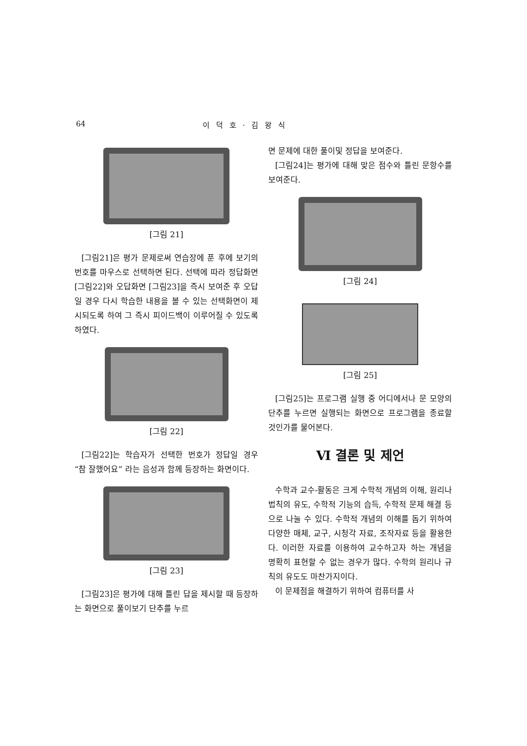64 이 덕 호 · 김 왕 식
[그림 21]
[그림21]은 평가 문제로써 연습장에 푼 후에 보기의 번호를 마우스로 선택하면 된다. 선택에 따라 정답화면 [그림22]와 오답화면 [그림23]을 즉시 보여준 후 오답일 경우 다시 학습한 내용을 볼 수 있는 선택화면이 제시되도록 하여 그 즉시 피이드백이 이루어질 수 있도록 하였다.
[그림 22]
[그림22]는 학습자가 선택한 번호가 정답일 경우 “참 잘했어요” 라는 음성과 함께 등장하는 화면이다.
[그림 23]
[그림23]은 평가에 대해 틀린 답을 제시할 때 등장하는 화면으로 풀이보기 단추를 누르
면 문제에 대한 풀이및 정답을 보여준다.
[그림24]는 평가에 대해 맞은 점수와 틀린 문항수를 보여준다.
[그림 24]
[그림 25]
[그림25]는 프로그램 실행 중 어디에서나 문 모양의 단추를 누르면 실행되는 화면으로 프로그램을 종료할 것인가를 물어본다.
Ⅵ 결론 및 제언
수학과 교수-활동은 크게 수학적 개념의 이해, 원리나 법칙의 유도, 수학적 기능의 습득, 수학적 문제 해결 등으로 나눌 수 있다. 수학적 개념의 이해를 돕기 위하여 다양한 매체, 교구, 시청각 자료, 조작자료 등을 활용한다. 이러한 자료를 이용하여 교수하고자 하는 개념을 명확히 표현할 수 없는 경우가 많다. 수학의 원리나 규칙의 유도도 마찬가지이다.
이 문제점을 해결하기 위하여 컴퓨터를 사